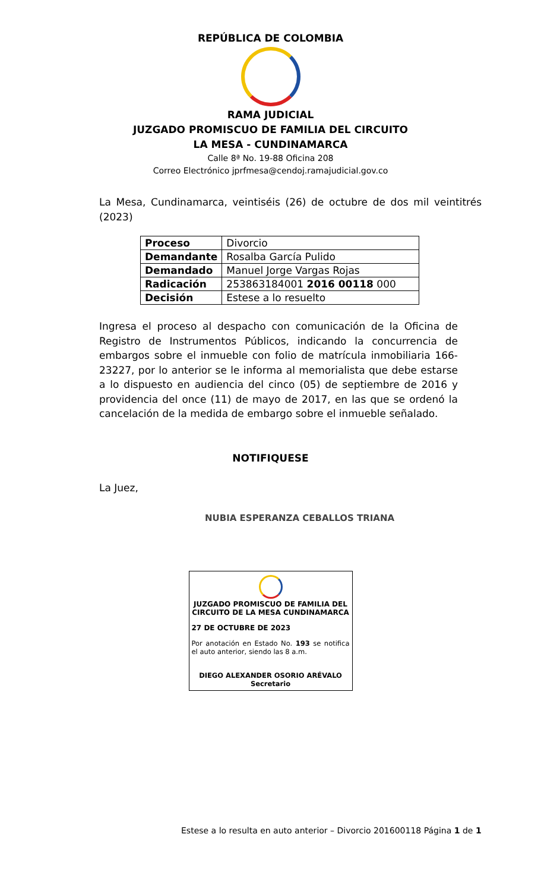REPÚBLICA DE COLOMBIA
RAMA JUDICIAL
JUZGADO PROMISCUO DE FAMILIA DEL CIRCUITO
LA MESA - CUNDINAMARCA
Calle 8ª No. 19-88 Oficina 208
Correo Electrónico jprfmesa@cendoj.ramajudicial.gov.co
La Mesa, Cundinamarca, veintiséis (26) de octubre de dos mil veintitrés (2023)
| Proceso | Divorcio |
| Demandante | Rosalba García Pulido |
| Demandado | Manuel Jorge Vargas Rojas |
| Radicación | 253863184001 2016 00118 000 |
| Decisión | Estese a lo resuelto |
Ingresa el proceso al despacho con comunicación de la Oficina de Registro de Instrumentos Públicos, indicando la concurrencia de embargos sobre el inmueble con folio de matrícula inmobiliaria 166-23227, por lo anterior se le informa al memorialista que debe estarse a lo dispuesto en audiencia del cinco (05) de septiembre de 2016 y providencia del once (11) de mayo de 2017, en las que se ordenó la cancelación de la medida de embargo sobre el inmueble señalado.
NOTIFIQUESE
La Juez,
NUBIA ESPERANZA CEBALLOS TRIANA
JUZGADO PROMISCUO DE FAMILIA DEL CIRCUITO DE LA MESA CUNDINAMARCA
27 DE OCTUBRE DE 2023
Por anotación en Estado No. 193 se notifica el auto anterior, siendo las 8 a.m.
DIEGO ALEXANDER OSORIO ARÉVALO
Secretario
Estese a lo resulta en auto anterior – Divorcio 201600118 Página 1 de 1